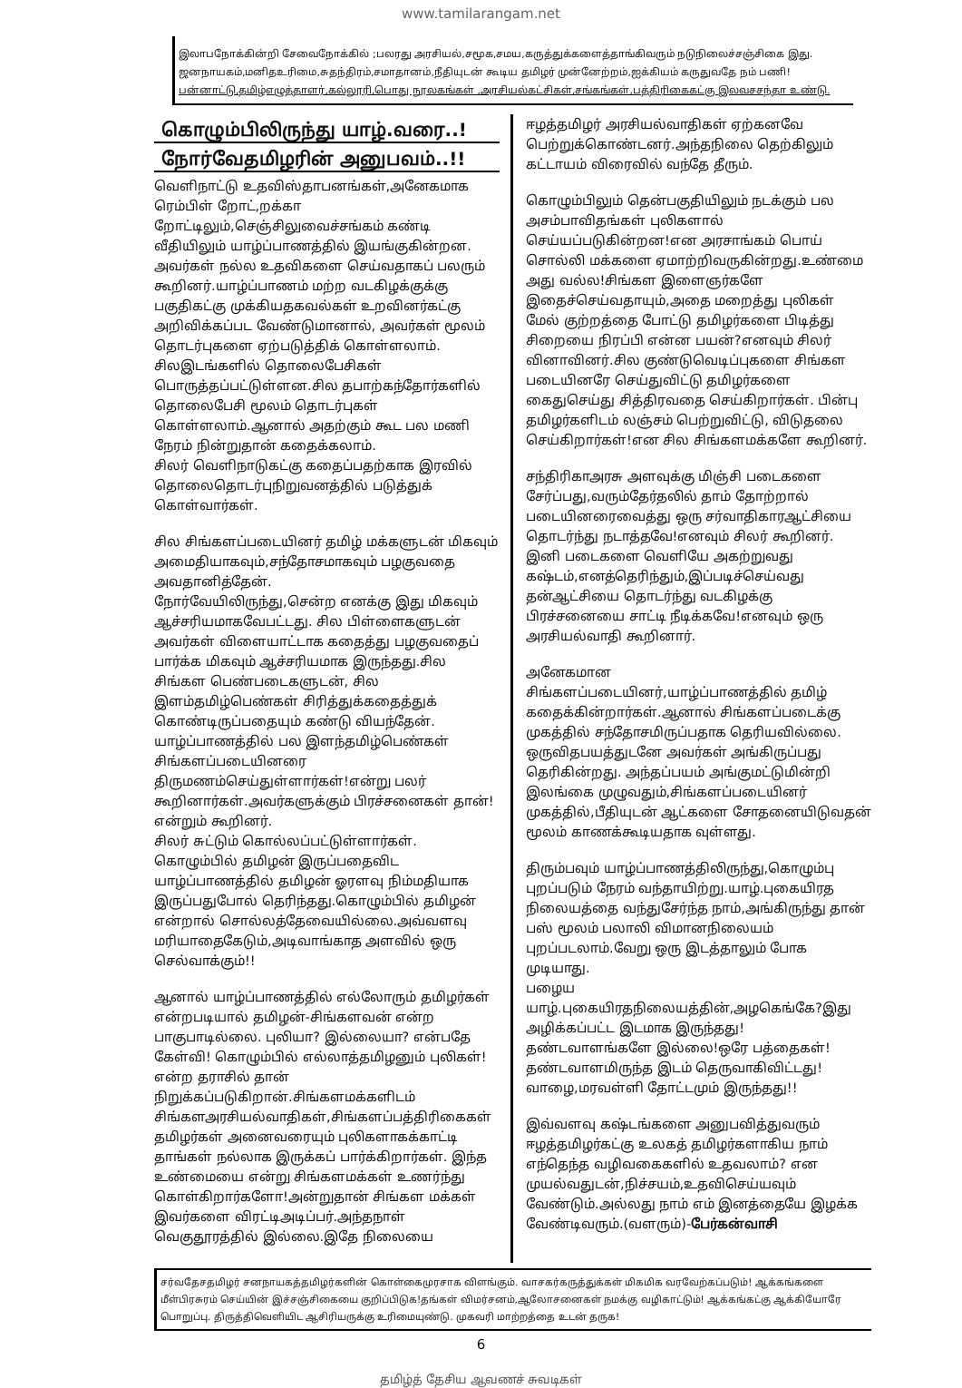www.tamilarangam.net
இலாபநோக்கின்றி சேவைநோக்கில் ;பலரது அரசியல்,சமூக,சமய,கருத்துக்களைத்தாங்கிவரும் நடுநிலைச்சஞ்சிகை இது.
ஜனநாயகம்,மனிதஉரிமை,சுதந்திரம்,சமாதானம்,நீதியுடன் கூடிய தமிழர் முன்னேற்றம்,ஐக்கியம் கருதுவதே நம் பணி!
பன்னாட்டு,தமிழ்எழுத்தாளர்,கல்லூரி,பொது நூலகங்கள் ,அரசியல்கட்சிகள்,சங்கங்கள்,பத்திரிகைகட்கு இலவசசந்தா உண்டு.
கொழும்பிலிருந்து யாழ்.வரை..!
நோர்வேதமிழரின் அனுபவம்..!!
வெளிநாட்டு உதவிஸ்தாபனங்கள்,அனேகமாக ரெம்பிள் றோட்,றக்கா றோட்டிலும்,செஞ்சிலுவைச்சங்கம் கண்டி வீதியிலும் யாழ்ப்பாணத்தில் இயங்குகின்றன.
அவர்கள் நல்ல உதவிகளை செய்வதாகப் பலரும் கூறினர்.யாழ்ப்பாணம் மற்ற வடகிழக்குக்கு பகுதிகட்கு முக்கியதகவல்கள் உறவினர்கட்கு அறிவிக்கப்பட வேண்டுமானால், அவர்கள் மூலம் தொடர்புகளை ஏற்படுத்திக் கொள்ளலாம்.
சிலஇடங்களில் தொலைபேசிகள் பொருத்தப்பட்டுள்ளன.சில தபாற்கந்தோர்களில் தொலைபேசி மூலம் தொடர்புகள் கொள்ளலாம்.ஆனால் அதற்கும் கூட பல மணி நேரம் நின்றுதான் கதைக்கலாம்.
சிலர் வெளிநாடுகட்கு கதைப்பதற்காக இரவில் தொலைதொடர்புநிறுவனத்தில் படுத்துக் கொள்வார்கள்.
சில சிங்களப்படையினர் தமிழ் மக்களுடன் மிகவும் அமைதியாகவும்,சந்தோசமாகவும் பழகுவதை அவதானித்தேன்.
நோர்வேயிலிருந்து,சென்ற எனக்கு இது மிகவும் ஆச்சரியமாகவேபட்டது. சில பிள்ளைகளுடன் அவர்கள் விளையாட்டாக கதைத்து பழகுவதைப் பார்க்க மிகவும் ஆச்சரியமாக இருந்தது.சில சிங்கள பெண்படைகளுடன், சில இளம்தமிழ்பெண்கள் சிரித்துக்கதைத்துக் கொண்டிருப்பதையும் கண்டு வியந்தேன்.
யாழ்ப்பாணத்தில் பல இளந்தமிழ்பெண்கள் சிங்களப்படையினரை திருமணம்செய்துள்ளார்கள்!என்று பலர் கூறினார்கள்.அவர்களுக்கும் பிரச்சனைகள் தான்!என்றும் கூறினர்.
சிலர் சுட்டும் கொல்லப்பட்டுள்ளார்கள்.
கொழும்பில் தமிழன் இருப்பதைவிட யாழ்ப்பாணத்தில் தமிழன் ஓரளவு நிம்மதியாக இருப்பதுபோல் தெரிந்தது.கொழும்பில் தமிழன் என்றால் சொல்லத்தேவையில்லை.அவ்வளவு மரியாதைகேடும்,அடிவாங்காத அளவில் ஒரு செல்வாக்கும்!!
ஆனால் யாழ்ப்பாணத்தில் எல்லோரும் தமிழர்கள் என்றபடியால் தமிழன்-சிங்களவன் என்ற பாகுபாடில்லை. புலியா? இல்லையா? என்பதே கேள்வி! கொழும்பில் எல்லாத்தமிழனும் புலிகள்!என்ற தராசில் தான் நிறுக்கப்படுகிறான்.சிங்களமக்களிடம் சிங்களஅரசியல்வாதிகள்,சிங்களப்பத்திரிகைகள் தமிழர்கள் அனைவரையும் புலிகளாகக்காட்டி தாங்கள் நல்லாக இருக்கப் பார்க்கிறார்கள். இந்த உண்மையை என்று சிங்களமக்கள் உணர்ந்து கொள்கிறார்களோ!அன்றுதான் சிங்கள மக்கள் இவர்களை விரட்டிஅடிப்பர்.அந்தநாள் வெகுதூரத்தில் இல்லை.இதே நிலையை
ஈழத்தமிழர் அரசியல்வாதிகள் ஏற்கனவே பெற்றுக்கொண்டனர்.அந்தநிலை தெற்கிலும் கட்டாயம் விரைவில் வந்தே தீரும்.
கொழும்பிலும் தென்பகுதியிலும் நடக்கும் பல அசம்பாவிதங்கள் புலிகளால் செய்யப்படுகின்றன!என அரசாங்கம் பொய் சொல்லி மக்களை ஏமாற்றிவருகின்றது.உண்மை அது வல்ல!சிங்கள இளைஞர்களே இதைச்செய்வதாயும்,அதை மறைத்து புலிகள் மேல் குற்றத்தை போட்டு தமிழர்களை பிடித்து சிறையை நிரப்பி என்ன பயன்?எனவும் சிலர் வினாவினர்.சில குண்டுவெடிப்புகளை சிங்கள படையினரே செய்துவிட்டு தமிழர்களை கைதுசெய்து சித்திரவதை செய்கிறார்கள். பின்பு தமிழர்களிடம் லஞ்சம் பெற்றுவிட்டு, விடுதலை செய்கிறார்கள்!என சில சிங்களமக்களே கூறினர்.
சந்திரிகாஅரசு அளவுக்கு மிஞ்சி படைகளை சேர்ப்பது,வரும்தேர்தலில் தாம் தோற்றால் படையினரைவைத்து ஒரு சர்வாதிகாரஆட்சியை தொடர்ந்து நடாத்தவே!எனவும் சிலர் கூறினர். இனி படைகளை வெளியே அகற்றுவது கஷ்டம்,எனத்தெரிந்தும்,இப்படிச்செய்வது தன்ஆட்சியை தொடர்ந்து வடகிழக்கு பிரச்சனையை சாட்டி நீடிக்கவே!எனவும் ஒரு அரசியல்வாதி கூறினார்.
அனேகமான சிங்களப்படையினர்,யாழ்ப்பாணத்தில் தமிழ் கதைக்கின்றார்கள்.ஆனால் சிங்களப்படைக்கு முகத்தில் சந்தோசமிருப்பதாக தெரியவில்லை. ஒருவிதபயத்துடனே அவர்கள் அங்கிருப்பது தெரிகின்றது. அந்தப்பயம் அங்குமட்டுமின்றி இலங்கை முழுவதும்,சிங்களப்படையினர் முகத்தில்,பீதியுடன் ஆட்களை சோதனையிடுவதன் மூலம் காணக்கூடியதாக வுள்ளது.
திரும்பவும் யாழ்ப்பாணத்திலிருந்து,கொழும்பு புறப்படும் நேரம் வந்தாயிற்று.யாழ்.புகையிரத நிலையத்தை வந்துசேர்ந்த நாம்,அங்கிருந்து தான் பஸ் மூலம் பலாலி விமானநிலையம் புறப்படலாம்.வேறு ஒரு இடத்தாலும் போக முடியாது.
பழைய யாழ்.புகையிரதநிலையத்தின்,அழகெங்கே?இது அழிக்கப்பட்ட இடமாக இருந்தது! தண்டவாளங்களே இல்லை!ஒரே பத்தைகள்! தண்டவாளமிருந்த இடம் தெருவாகிவிட்டது! வாழை,மரவள்ளி தோட்டமும் இருந்தது!!
இவ்வளவு கஷ்டங்களை அனுபவித்துவரும் ஈழத்தமிழர்கட்கு உலகத் தமிழர்களாகிய நாம் எந்தெந்த வழிவகைகளில் உதவலாம்? என முயல்வதுடன்,நிச்சயம்,உதவிசெய்யவும் வேண்டும்.அல்லது நாம் எம் இனத்தையே இழக்க வேண்டிவரும்.(வளரும்)-பேர்கன்வாசி
சர்வதேசதமிழர் சனநாயகத்தமிழர்களின் கொள்கைமுரசாக விளங்கும். வாசகர்கருத்துக்கள் மிகமிக வரவேற்கப்படும்! ஆக்கங்களை மீள்பிரசுரம் செய்யின் இச்சஞ்சிகையை குறிப்பிடுக!தங்கள் விமர்சனம்,ஆலோசனைகள் நமக்கு வழிகாட்டும்! ஆக்கங்கட்கு ஆக்கியோரே பொறுப்பு. திருத்திவெளியிட ஆசிரியருக்கு உரிமையுண்டு. முகவரி மாற்றத்தை உடன் தருக!
6
தமிழ்த் தேசிய ஆவணச் சுவடிகள்